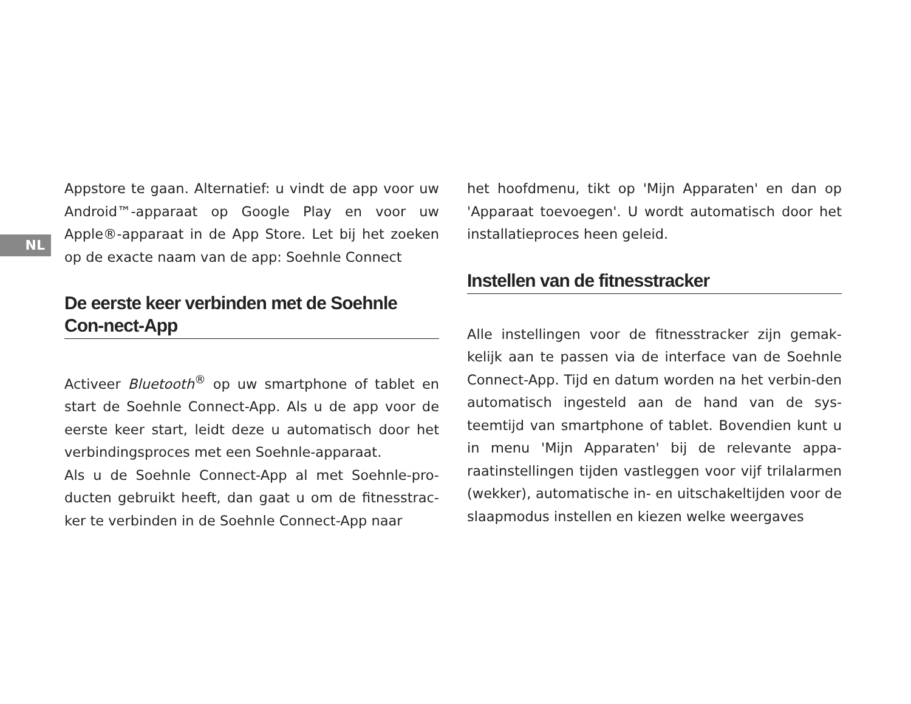NL
Appstore te gaan. Alternatief: u vindt de app voor uw Android™-apparaat op Google Play en voor uw Apple®-apparaat in de App Store. Let bij het zoeken op de exacte naam van de app: Soehnle Connect
De eerste keer verbinden met de Soehnle Con-nect-App
Activeer Bluetooth<sup>®</sup> op uw smartphone of tablet en start de Soehnle Connect-App. Als u de app voor de eerste keer start, leidt deze u automatisch door het verbindingsproces met een Soehnle-apparaat.
Als u de Soehnle Connect-App al met Soehnle-pro-ducten gebruikt heeft, dan gaat u om de fitnesstrac-ker te verbinden in de Soehnle Connect-App naar
het hoofdmenu, tikt op 'Mijn Apparaten' en dan op 'Apparaat toevoegen'. U wordt automatisch door het installatieproces heen geleid.
Instellen van de fitnesstracker
Alle instellingen voor de fitnesstracker zijn gemak-kelijk aan te passen via de interface van de Soehnle Connect-App. Tijd en datum worden na het verbin-den automatisch ingesteld aan de hand van de sys-teemtijd van smartphone of tablet. Bovendien kunt u in menu 'Mijn Apparaten' bij de relevante appa-raatinstellingen tijden vastleggen voor vijf trilalarmen (wekker), automatische in- en uitschakeltijden voor de slaapmodus instellen en kiezen welke weergaves